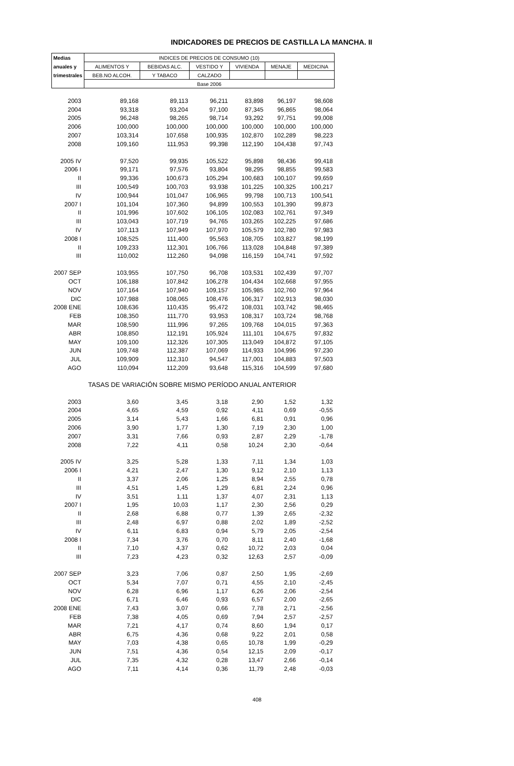INDICADORES DE PRECIOS DE CASTILLA LA MANCHA. II
| Medias | INDICES DE PRECIOS DE CONSUMO (10) | | | | | |
| --- | --- | --- | --- | --- | --- | --- |
| anuales y | ALIMENTOS Y | BEBIDAS ALC. | VESTIDO Y | VIVIENDA | MENAJE | MEDICINA |
| trimestrales | BEB.NO ALCOH. | Y TABACO | CALZADO | | | |
| | Base 2006 | | | | | |
| 2003 | 89,168 | 89,113 | 96,211 | 83,898 | 96,197 | 98,608 |
| 2004 | 93,318 | 93,204 | 97,100 | 87,345 | 96,865 | 98,064 |
| 2005 | 96,248 | 98,265 | 98,714 | 93,292 | 97,751 | 99,008 |
| 2006 | 100,000 | 100,000 | 100,000 | 100,000 | 100,000 | 100,000 |
| 2007 | 103,314 | 107,658 | 100,935 | 102,870 | 102,289 | 98,223 |
| 2008 | 109,160 | 111,953 | 99,398 | 112,190 | 104,438 | 97,743 |
| 2005 IV | 97,520 | 99,935 | 105,522 | 95,898 | 98,436 | 99,418 |
| 2006 I | 99,171 | 97,576 | 93,804 | 98,295 | 98,855 | 99,583 |
| II | 99,336 | 100,673 | 105,294 | 100,683 | 100,107 | 99,659 |
| III | 100,549 | 100,703 | 93,938 | 101,225 | 100,325 | 100,217 |
| IV | 100,944 | 101,047 | 106,965 | 99,798 | 100,713 | 100,541 |
| 2007 I | 101,104 | 107,360 | 94,899 | 100,553 | 101,390 | 99,873 |
| II | 101,996 | 107,602 | 106,105 | 102,083 | 102,761 | 97,349 |
| III | 103,043 | 107,719 | 94,765 | 103,265 | 102,225 | 97,686 |
| IV | 107,113 | 107,949 | 107,970 | 105,579 | 102,780 | 97,983 |
| 2008 I | 108,525 | 111,400 | 95,563 | 108,705 | 103,827 | 98,199 |
| II | 109,233 | 112,301 | 106,766 | 113,028 | 104,848 | 97,389 |
| III | 110,002 | 112,260 | 94,098 | 116,159 | 104,741 | 97,592 |
| 2007 SEP | 103,955 | 107,750 | 96,708 | 103,531 | 102,439 | 97,707 |
| OCT | 106,188 | 107,842 | 106,278 | 104,434 | 102,668 | 97,955 |
| NOV | 107,164 | 107,940 | 109,157 | 105,985 | 102,760 | 97,964 |
| DIC | 107,988 | 108,065 | 108,476 | 106,317 | 102,913 | 98,030 |
| 2008 ENE | 108,636 | 110,435 | 95,472 | 108,031 | 103,742 | 98,465 |
| FEB | 108,350 | 111,770 | 93,953 | 108,317 | 103,724 | 98,768 |
| MAR | 108,590 | 111,996 | 97,265 | 109,768 | 104,015 | 97,363 |
| ABR | 108,850 | 112,191 | 105,924 | 111,101 | 104,675 | 97,832 |
| MAY | 109,100 | 112,326 | 107,305 | 113,049 | 104,872 | 97,105 |
| JUN | 109,748 | 112,387 | 107,069 | 114,933 | 104,996 | 97,230 |
| JUL | 109,909 | 112,310 | 94,547 | 117,001 | 104,883 | 97,503 |
| AGO | 110,094 | 112,209 | 93,648 | 115,316 | 104,599 | 97,680 |
| TASAS DE VARIACIÓN SOBRE MISMO PERÍODO ANUAL ANTERIOR | | | | | | |
| 2003 | 3,60 | 3,45 | 3,18 | 2,90 | 1,52 | 1,32 |
| 2004 | 4,65 | 4,59 | 0,92 | 4,11 | 0,69 | -0,55 |
| 2005 | 3,14 | 5,43 | 1,66 | 6,81 | 0,91 | 0,96 |
| 2006 | 3,90 | 1,77 | 1,30 | 7,19 | 2,30 | 1,00 |
| 2007 | 3,31 | 7,66 | 0,93 | 2,87 | 2,29 | -1,78 |
| 2008 | 7,22 | 4,11 | 0,58 | 10,24 | 2,30 | -0,64 |
| 2005 IV | 3,25 | 5,28 | 1,33 | 7,11 | 1,34 | 1,03 |
| 2006 I | 4,21 | 2,47 | 1,30 | 9,12 | 2,10 | 1,13 |
| II | 3,37 | 2,06 | 1,25 | 8,94 | 2,55 | 0,78 |
| III | 4,51 | 1,45 | 1,29 | 6,81 | 2,24 | 0,96 |
| IV | 3,51 | 1,11 | 1,37 | 4,07 | 2,31 | 1,13 |
| 2007 I | 1,95 | 10,03 | 1,17 | 2,30 | 2,56 | 0,29 |
| II | 2,68 | 6,88 | 0,77 | 1,39 | 2,65 | -2,32 |
| III | 2,48 | 6,97 | 0,88 | 2,02 | 1,89 | -2,52 |
| IV | 6,11 | 6,83 | 0,94 | 5,79 | 2,05 | -2,54 |
| 2008 I | 7,34 | 3,76 | 0,70 | 8,11 | 2,40 | -1,68 |
| II | 7,10 | 4,37 | 0,62 | 10,72 | 2,03 | 0,04 |
| III | 7,23 | 4,23 | 0,32 | 12,63 | 2,57 | -0,09 |
| 2007 SEP | 3,23 | 7,06 | 0,87 | 2,50 | 1,95 | -2,69 |
| OCT | 5,34 | 7,07 | 0,71 | 4,55 | 2,10 | -2,45 |
| NOV | 6,28 | 6,96 | 1,17 | 6,26 | 2,06 | -2,54 |
| DIC | 6,71 | 6,46 | 0,93 | 6,57 | 2,00 | -2,65 |
| 2008 ENE | 7,43 | 3,07 | 0,66 | 7,78 | 2,71 | -2,56 |
| FEB | 7,38 | 4,05 | 0,69 | 7,94 | 2,57 | -2,57 |
| MAR | 7,21 | 4,17 | 0,74 | 8,60 | 1,94 | 0,17 |
| ABR | 6,75 | 4,36 | 0,68 | 9,22 | 2,01 | 0,58 |
| MAY | 7,03 | 4,38 | 0,65 | 10,78 | 1,99 | -0,29 |
| JUN | 7,51 | 4,36 | 0,54 | 12,15 | 2,09 | -0,17 |
| JUL | 7,35 | 4,32 | 0,28 | 13,47 | 2,66 | -0,14 |
| AGO | 7,11 | 4,14 | 0,36 | 11,79 | 2,48 | -0,03 |
408